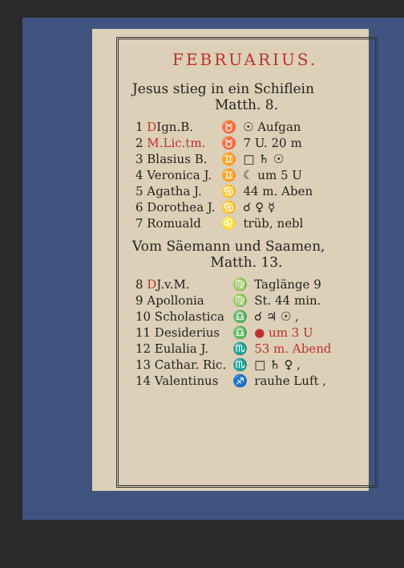FEBRUARIUS.
Jesus stieg in ein Schiflein
Matth. 8.
| 1 D Ign.B. | ♉ | ☉ Aufgan |
| 2 M.Lic.tm. | ♉ | 7 U. 20 m |
| 3 Blasius B. | ♊ | □ ♄ ☉ |
| 4 Veronica J. | ♊ | ☾ um 5 U |
| 5 Agatha J. | ♋ | 44 m. Aben |
| 6 Dorothea J. | ♋ | ☌ ♀ ☿ |
| 7 Romuald | ♌ | trüb, nebl |
Vom Säemann und Saamen,
Matth. 13.
| 8 D J.v.M. | ♍ | Taglänge 9 |
| 9 Apollonia | ♍ | St. 44 min. |
| 10 Scholastica | ♎ | ☌ ♃ ☉ , |
| 11 Desiderius | ♎ | ● um 3 U |
| 12 Eulalia J. | ♏ | 53 m. Abend |
| 13 Cathar. Ric. | ♏ | □ ♄ ♀ , |
| 14 Valentinus | ♐ | rauhe Luft , |